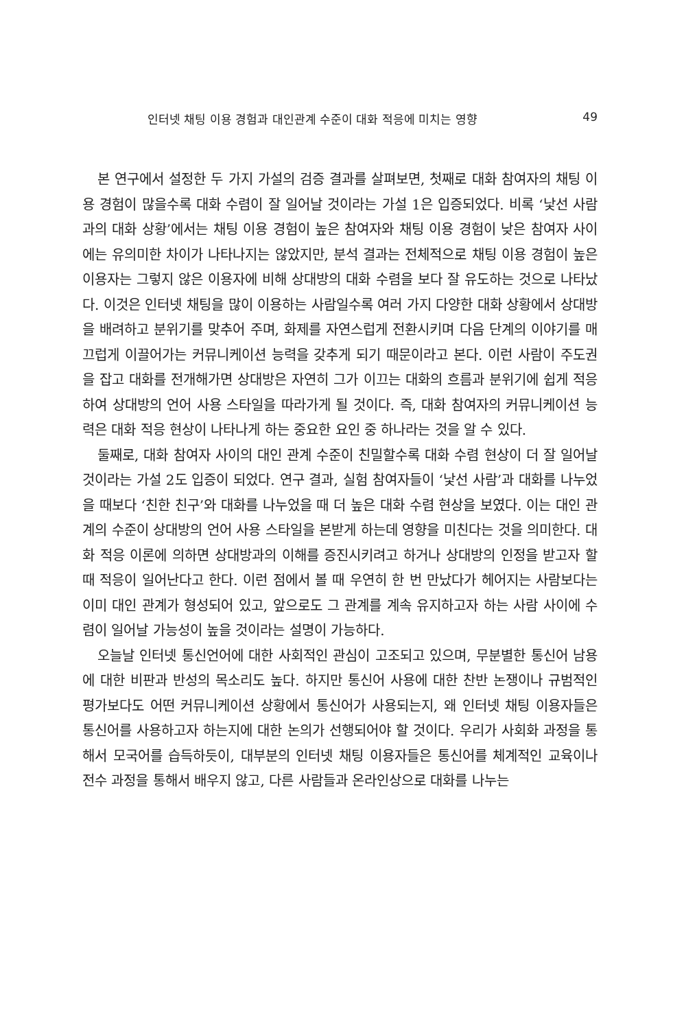인터넷 채팅 이용 경험과 대인관계 수준이 대화 적응에 미치는 영향 49
본 연구에서 설정한 두 가지 가설의 검증 결과를 살펴보면, 첫째로 대화 참여자의 채팅 이용 경험이 많을수록 대화 수렴이 잘 일어날 것이라는 가설 1은 입증되었다. 비록 ‘낯선 사람과의 대화 상황’에서는 채팅 이용 경험이 높은 참여자와 채팅 이용 경험이 낮은 참여자 사이에는 유의미한 차이가 나타나지는 않았지만, 분석 결과는 전체적으로 채팅 이용 경험이 높은 이용자는 그렇지 않은 이용자에 비해 상대방의 대화 수렴을 보다 잘 유도하는 것으로 나타났다. 이것은 인터넷 채팅을 많이 이용하는 사람일수록 여러 가지 다양한 대화 상황에서 상대방을 배려하고 분위기를 맞추어 주며, 화제를 자연스럽게 전환시키며 다음 단계의 이야기를 매끄럽게 이끌어가는 커뮤니케이션 능력을 갖추게 되기 때문이라고 본다. 이런 사람이 주도권을 잡고 대화를 전개해가면 상대방은 자연히 그가 이끄는 대화의 흐름과 분위기에 쉽게 적응하여 상대방의 언어 사용 스타일을 따라가게 될 것이다. 즉, 대화 참여자의 커뮤니케이션 능력은 대화 적응 현상이 나타나게 하는 중요한 요인 중 하나라는 것을 알 수 있다.
둘째로, 대화 참여자 사이의 대인 관계 수준이 친밀할수록 대화 수렴 현상이 더 잘 일어날 것이라는 가설 2도 입증이 되었다. 연구 결과, 실험 참여자들이 ‘낯선 사람’과 대화를 나누었을 때보다 ‘친한 친구’와 대화를 나누었을 때 더 높은 대화 수렴 현상을 보였다. 이는 대인 관계의 수준이 상대방의 언어 사용 스타일을 본받게 하는데 영향을 미친다는 것을 의미한다. 대화 적응 이론에 의하면 상대방과의 이해를 증진시키려고 하거나 상대방의 인정을 받고자 할 때 적응이 일어난다고 한다. 이런 점에서 볼 때 우연히 한 번 만났다가 헤어지는 사람보다는 이미 대인 관계가 형성되어 있고, 앞으로도 그 관계를 계속 유지하고자 하는 사람 사이에 수렴이 일어날 가능성이 높을 것이라는 설명이 가능하다.
오늘날 인터넷 통신언어에 대한 사회적인 관심이 고조되고 있으며, 무분별한 통신어 남용에 대한 비판과 반성의 목소리도 높다. 하지만 통신어 사용에 대한 찬반 논쟁이나 규범적인 평가보다도 어떤 커뮤니케이션 상황에서 통신어가 사용되는지, 왜 인터넷 채팅 이용자들은 통신어를 사용하고자 하는지에 대한 논의가 선행되어야 할 것이다. 우리가 사회화 과정을 통해서 모국어를 습득하듯이, 대부분의 인터넷 채팅 이용자들은 통신어를 체계적인 교육이나 전수 과정을 통해서 배우지 않고, 다른 사람들과 온라인상으로 대화를 나누는